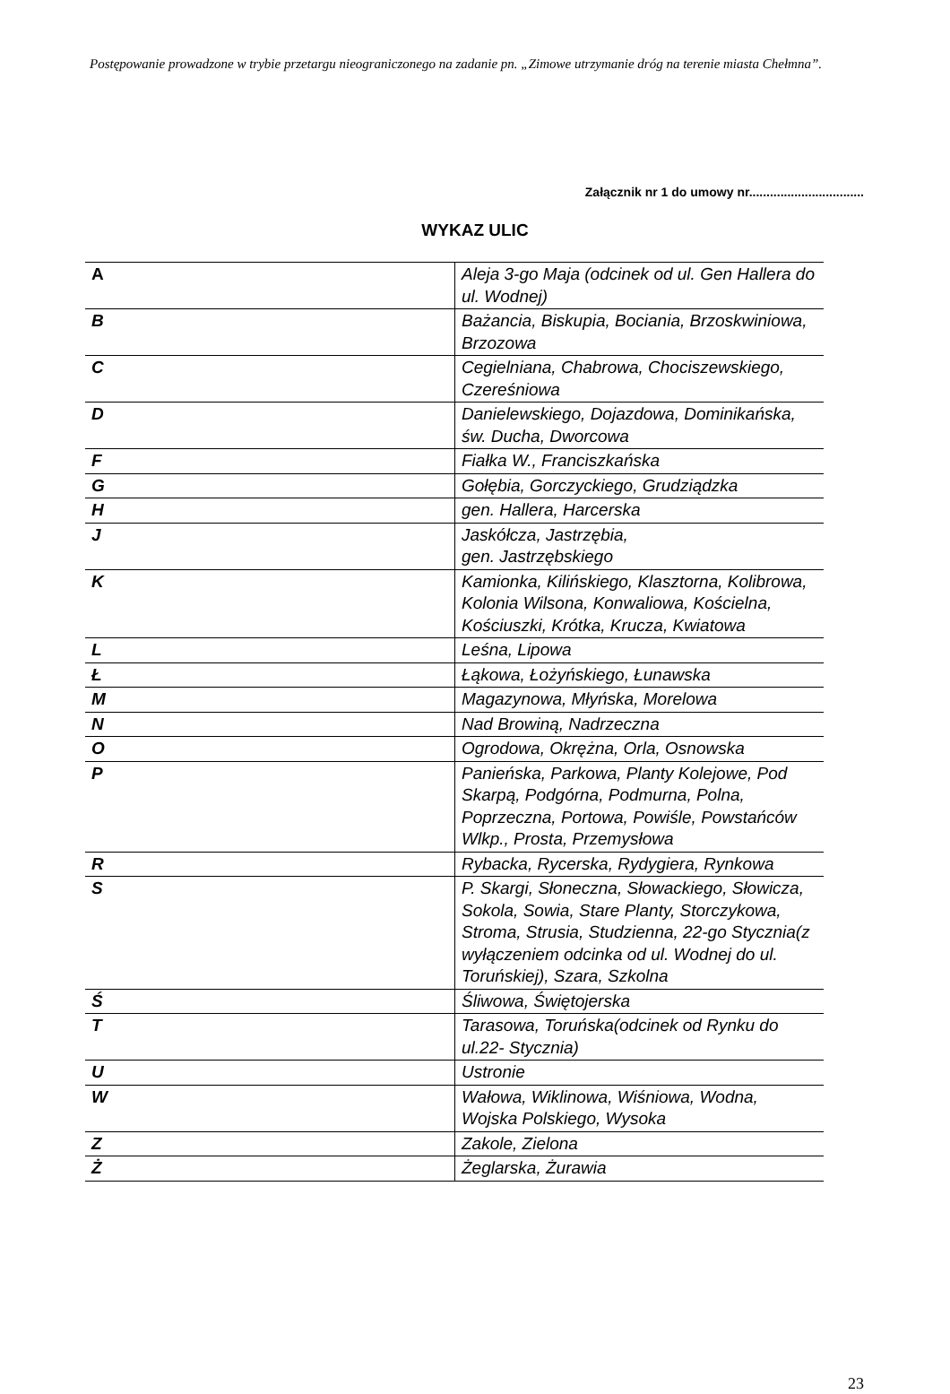Postępowanie prowadzone w trybie przetargu nieograniczonego na zadanie pn. „Zimowe utrzymanie dróg na terenie miasta Chełmna”.
Załącznik nr 1 do umowy nr.................................
WYKAZ ULIC
| A | Aleja 3-go Maja (odcinek od ul. Gen Hallera do ul. Wodnej) |
| B | Bażancia, Biskupia, Bociania, Brzoskwiniowa, Brzozowa |
| C | Cegielniana, Chabrowa, Chociszewskiego, Czereśniowa |
| D | Danielewskiego, Dojazdowa, Dominikańska, św. Ducha, Dworcowa |
| F | Fiałka W., Franciszkańska |
| G | Gołębia, Gorczyckiego, Grudziądzka |
| H | gen. Hallera, Harcerska |
| J | Jaskółcza, Jastrzębia, gen. Jastrzębskiego |
| K | Kamionka, Kilińskiego, Klasztorna, Kolibrowa, Kolonia Wilsona, Konwaliowa, Kościelna, Kościuszki, Krótka, Krucza, Kwiatowa |
| L | Leśna, Lipowa |
| Ł | Łąkowa, Łożyńskiego, Łunawska |
| M | Magazynowa, Młyńska, Morelowa |
| N | Nad Browiną, Nadrzeczna |
| O | Ogrodowa, Okrężna, Orla, Osnowska |
| P | Panieńska, Parkowa, Planty Kolejowe, Pod Skarpą, Podgórna, Podmurna, Polna, Poprzeczna, Portowa, Powiśle, Powstańców Wlkp., Prosta, Przemysłowa |
| R | Rybacka, Rycerska, Rydygiera, Rynkowa |
| S | P. Skargi, Słoneczna, Słowackiego, Słowicza, Sokola, Sowia, Stare Planty, Storczykowa, Stroma, Strusia, Studzienna, 22-go Stycznia(z wyłączeniem odcinka od ul. Wodnej do ul. Toruńskiej), Szara, Szkolna |
| Ś | Śliwowa, Świętojerska |
| T | Tarasowa, Toruńska(odcinek od Rynku do ul.22- Stycznia) |
| U | Ustronie |
| W | Wałowa, Wiklinowa, Wiśniowa, Wodna, Wojska Polskiego, Wysoka |
| Z | Zakole, Zielona |
| Ż | Żeglarska, Żurawia |
23